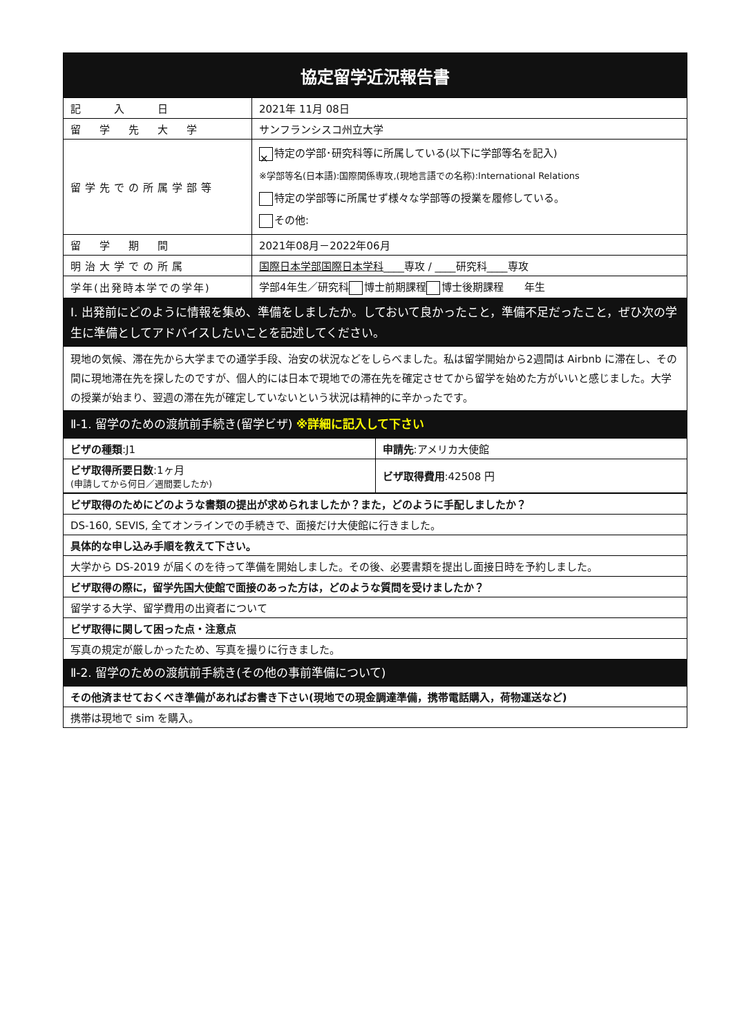| 協定留学近況報告書 | |
| --- | --- |
| 記 入 日 | 2021年 11月 08日 |
| 留 学 先 大 学 | サンフランシスコ州立大学 |
| 留学先での所属学部等 | ✕ 特定の学部･研究科等に所属している(以下に学部等名を記入) ※学部等名(日本語):国際関係専攻,(現地言語での名称):International Relations 特定の学部等に所属せず様々な学部等の授業を履修している。 その他: |
| 留 学 期 間 | 2021年08月－2022年06月 |
| 明治大学での所属 | 国際日本学部国際日本学科 ____専攻 / ____研究科____専攻 |
| 学年(出発時本学での学年) | 学部4年生／研究科 博士前期課程 博士後期課程 年生 |
| Ⅰ. 出発前にどのように情報を集め、準備をしましたか。しておいて良かったこと，準備不足だったこと，ぜひ次の学生に準備としてアドバイスしたいことを記述してください。 |
| 現地の気候、滞在先から大学までの通学手段、治安の状況などをしらべました。私は留学開始から2週間は Airbnb に滞在し、その間に現地滞在先を探したのですが、個人的には日本で現地での滞在先を確定させてから留学を始めた方がいいと感じました。大学の授業が始まり、翌週の滞在先が確定していないという状況は精神的に辛かったです。 |
| Ⅱ-1. 留学のための渡航前手続き(留学ビザ) ※詳細に記入して下さい |
| ビザの種類 :J1 | 申請先 :アメリカ大使館 |
| ビザ取得所要日数 :1ヶ月 (申請してから何日／週間要したか) | ビザ取得費用 :42508 円 |
| ビザ取得のためにどのような書類の提出が求められましたか？また，どのように手配しましたか？ |
| DS-160, SEVIS, 全てオンラインでの手続きで、面接だけ大使館に行きました。 |
| 具体的な申し込み手順を教えて下さい。 |
| 大学から DS-2019 が届くのを待って準備を開始しました。その後、必要書類を提出し面接日時を予約しました。 |
| ビザ取得の際に，留学先国大使館で面接のあった方は，どのような質問を受けましたか？ |
| 留学する大学、留学費用の出資者について |
| ビザ取得に関して困った点・注意点 |
| 写真の規定が厳しかったため、写真を撮りに行きました。 |
| Ⅱ-2. 留学のための渡航前手続き(その他の事前準備について) |
| その他済ませておくべき準備があればお書き下さい(現地での現金調達準備，携帯電話購入，荷物運送など) |
| 携帯は現地で sim を購入。 |